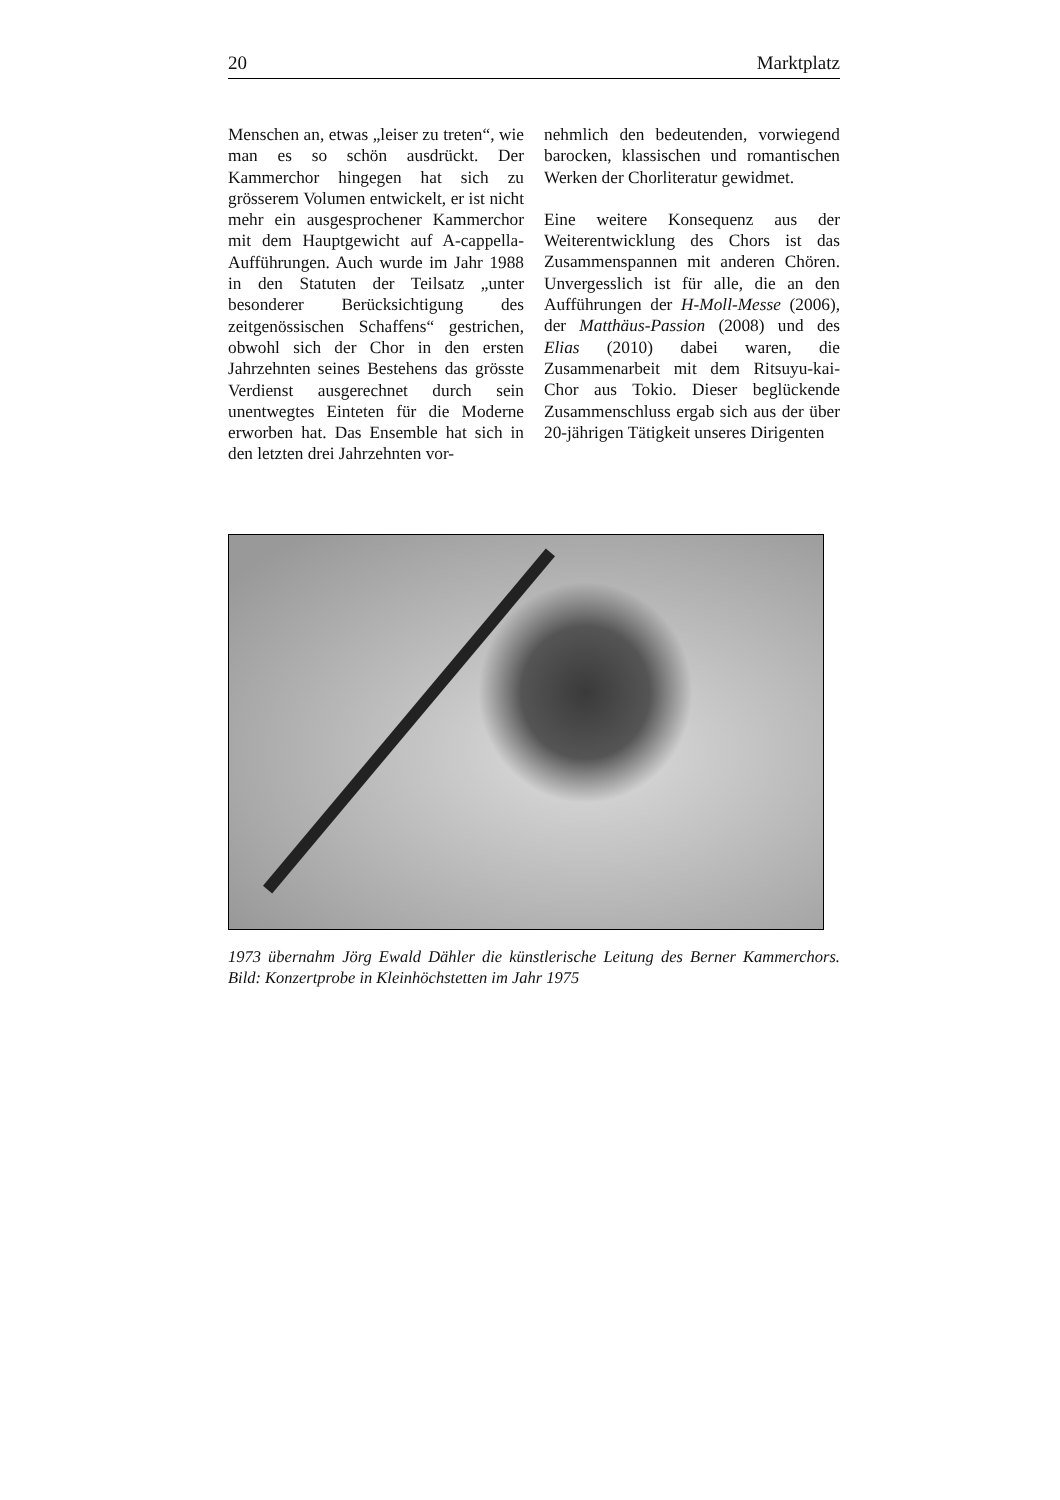20 Marktplatz
Menschen an, etwas „leiser zu treten“, wie man es so schön ausdrückt. Der Kammerchor hingegen hat sich zu grösserem Volumen entwickelt, er ist nicht mehr ein ausgesprochener Kammerchor mit dem Hauptgewicht auf A-cappella-Aufführungen. Auch wurde im Jahr 1988 in den Statuten der Teilsatz „unter besonderer Berücksichtigung des zeitgenössischen Schaffens“ gestrichen, obwohl sich der Chor in den ersten Jahrzehnten seines Bestehens das grösste Verdienst ausgerechnet durch sein unentwegtes Einteten für die Moderne erworben hat. Das Ensemble hat sich in den letzten drei Jahrzehnten vor-
nehmlich den bedeutenden, vorwiegend barocken, klassischen und romantischen Werken der Chorliteratur gewidmet.
Eine weitere Konsequenz aus der Weiterentwicklung des Chors ist das Zusammenspannen mit anderen Chören. Unvergesslich ist für alle, die an den Aufführungen der H-Moll-Messe (2006), der Matthäus-Passion (2008) und des Elias (2010) dabei waren, die Zusammenarbeit mit dem Ritsuyu-kai-Chor aus Tokio. Dieser beglückende Zusammenschluss ergab sich aus der über 20-jährigen Tätigkeit unseres Dirigenten
1973 übernahm Jörg Ewald Dähler die künstlerische Leitung des Berner Kammerchors. Bild: Konzertprobe in Kleinhöchstetten im Jahr 1975